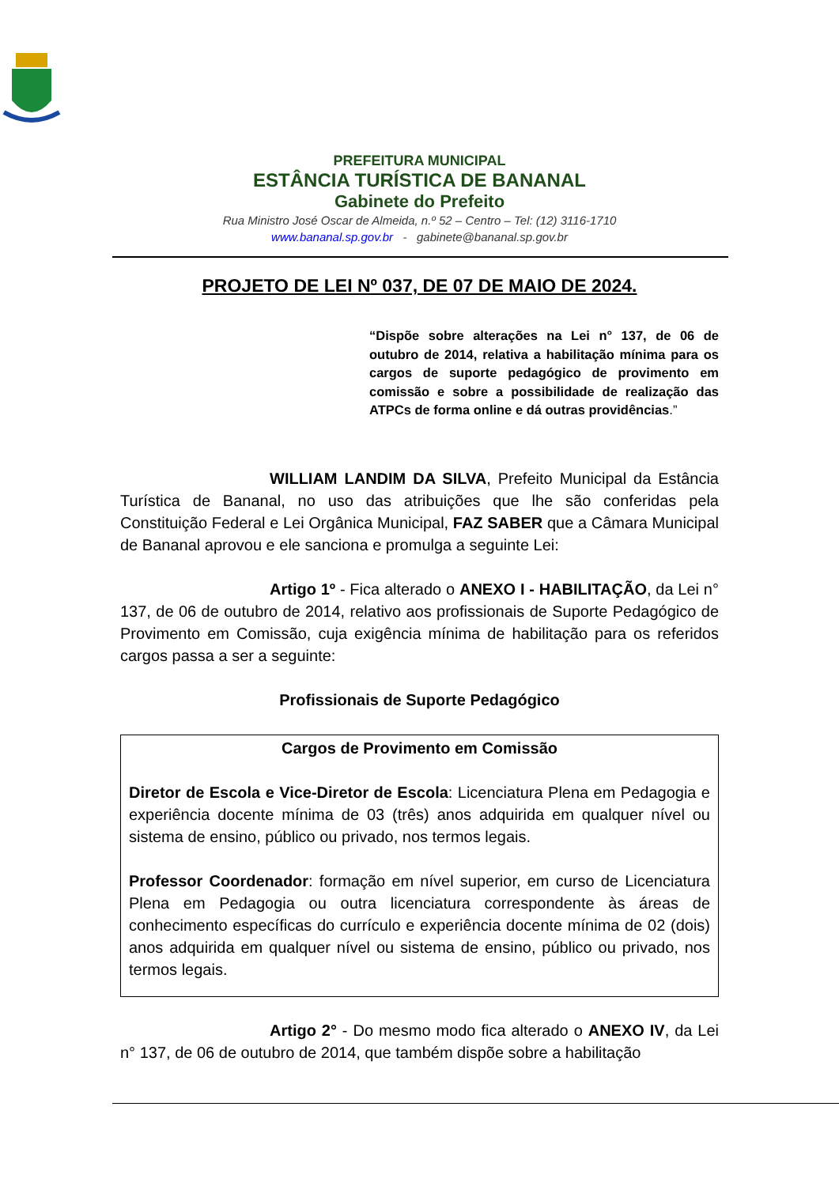PREFEITURA MUNICIPAL
ESTÂNCIA TURÍSTICA DE BANANAL
Gabinete do Prefeito
Rua Ministro José Oscar de Almeida, n.º 52 – Centro – Tel: (12) 3116-1710
www.bananal.sp.gov.br - gabinete@bananal.sp.gov.br
PROJETO DE LEI Nº 037, DE 07 DE MAIO DE 2024.
“Dispõe sobre alterações na Lei n° 137, de 06 de outubro de 2014, relativa a habilitação mínima para os cargos de suporte pedagógico de provimento em comissão e sobre a possibilidade de realização das ATPCs de forma online e dá outras providências.”
WILLIAM LANDIM DA SILVA, Prefeito Municipal da Estância Turística de Bananal, no uso das atribuições que lhe são conferidas pela Constituição Federal e Lei Orgânica Municipal, FAZ SABER que a Câmara Municipal de Bananal aprovou e ele sanciona e promulga a seguinte Lei:
Artigo 1º - Fica alterado o ANEXO I - HABILITAÇÃO, da Lei n° 137, de 06 de outubro de 2014, relativo aos profissionais de Suporte Pedagógico de Provimento em Comissão, cuja exigência mínima de habilitação para os referidos cargos passa a ser a seguinte:
Profissionais de Suporte Pedagógico
Cargos de Provimento em Comissão
Diretor de Escola e Vice-Diretor de Escola: Licenciatura Plena em Pedagogia e experiência docente mínima de 03 (três) anos adquirida em qualquer nível ou sistema de ensino, público ou privado, nos termos legais.
Professor Coordenador: formação em nível superior, em curso de Licenciatura Plena em Pedagogia ou outra licenciatura correspondente às áreas de conhecimento específicas do currículo e experiência docente mínima de 02 (dois) anos adquirida em qualquer nível ou sistema de ensino, público ou privado, nos termos legais.
Artigo 2° - Do mesmo modo fica alterado o ANEXO IV, da Lei n° 137, de 06 de outubro de 2014, que também dispõe sobre a habilitação